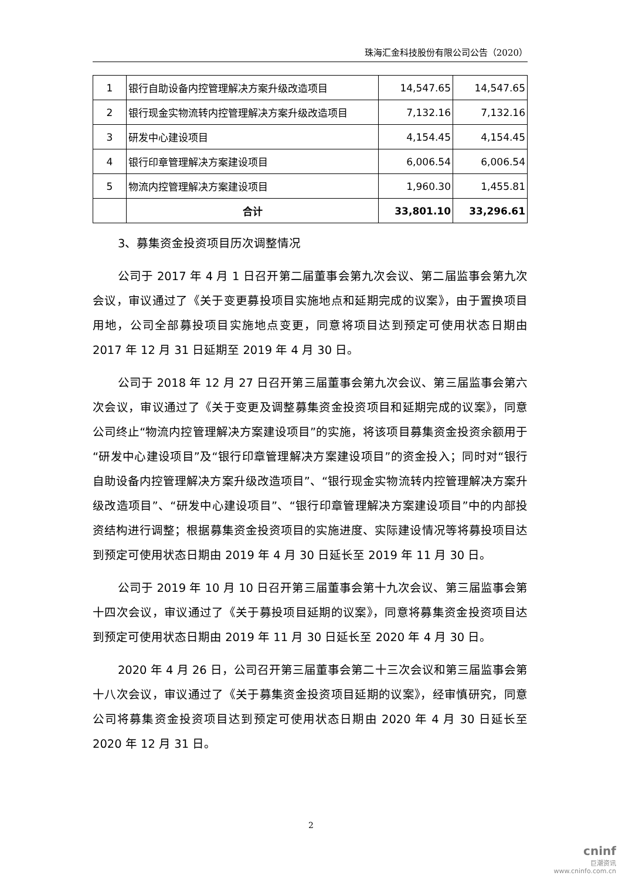珠海汇金科技股份有限公司公告（2020）
| 1 | 银行自助设备内控管理解决方案升级改造项目 | 14,547.65 | 14,547.65 |
| 2 | 银行现金实物流转内控管理解决方案升级改造项目 | 7,132.16 | 7,132.16 |
| 3 | 研发中心建设项目 | 4,154.45 | 4,154.45 |
| 4 | 银行印章管理解决方案建设项目 | 6,006.54 | 6,006.54 |
| 5 | 物流内控管理解决方案建设项目 | 1,960.30 | 1,455.81 |
| | 合计 | 33,801.10 | 33,296.61 |
3、募集资金投资项目历次调整情况
公司于 2017 年 4 月 1 日召开第二届董事会第九次会议、第二届监事会第九次会议，审议通过了《关于变更募投项目实施地点和延期完成的议案》，由于置换项目用地，公司全部募投项目实施地点变更，同意将项目达到预定可使用状态日期由 2017 年 12 月 31 日延期至 2019 年 4 月 30 日。
公司于 2018 年 12 月 27 日召开第三届董事会第九次会议、第三届监事会第六次会议，审议通过了《关于变更及调整募集资金投资项目和延期完成的议案》，同意公司终止“物流内控管理解决方案建设项目”的实施，将该项目募集资金投资余额用于“研发中心建设项目”及“银行印章管理解决方案建设项目”的资金投入；同时对“银行自助设备内控管理解决方案升级改造项目”、“银行现金实物流转内控管理解决方案升级改造项目”、“研发中心建设项目”、“银行印章管理解决方案建设项目”中的内部投资结构进行调整；根据募集资金投资项目的实施进度、实际建设情况等将募投项目达到预定可使用状态日期由 2019 年 4 月 30 日延长至 2019 年 11 月 30 日。
公司于 2019 年 10 月 10 日召开第三届董事会第十九次会议、第三届监事会第十四次会议，审议通过了《关于募投项目延期的议案》，同意将募集资金投资项目达到预定可使用状态日期由 2019 年 11 月 30 日延长至 2020 年 4 月 30 日。
2020 年 4 月 26 日，公司召开第三届董事会第二十三次会议和第三届监事会第十八次会议，审议通过了《关于募集资金投资项目延期的议案》，经审慎研究，同意公司将募集资金投资项目达到预定可使用状态日期由 2020 年 4 月 30 日延长至 2020 年 12 月 31 日。
2
cninf
巨潮资讯
www.cninfo.com.cn